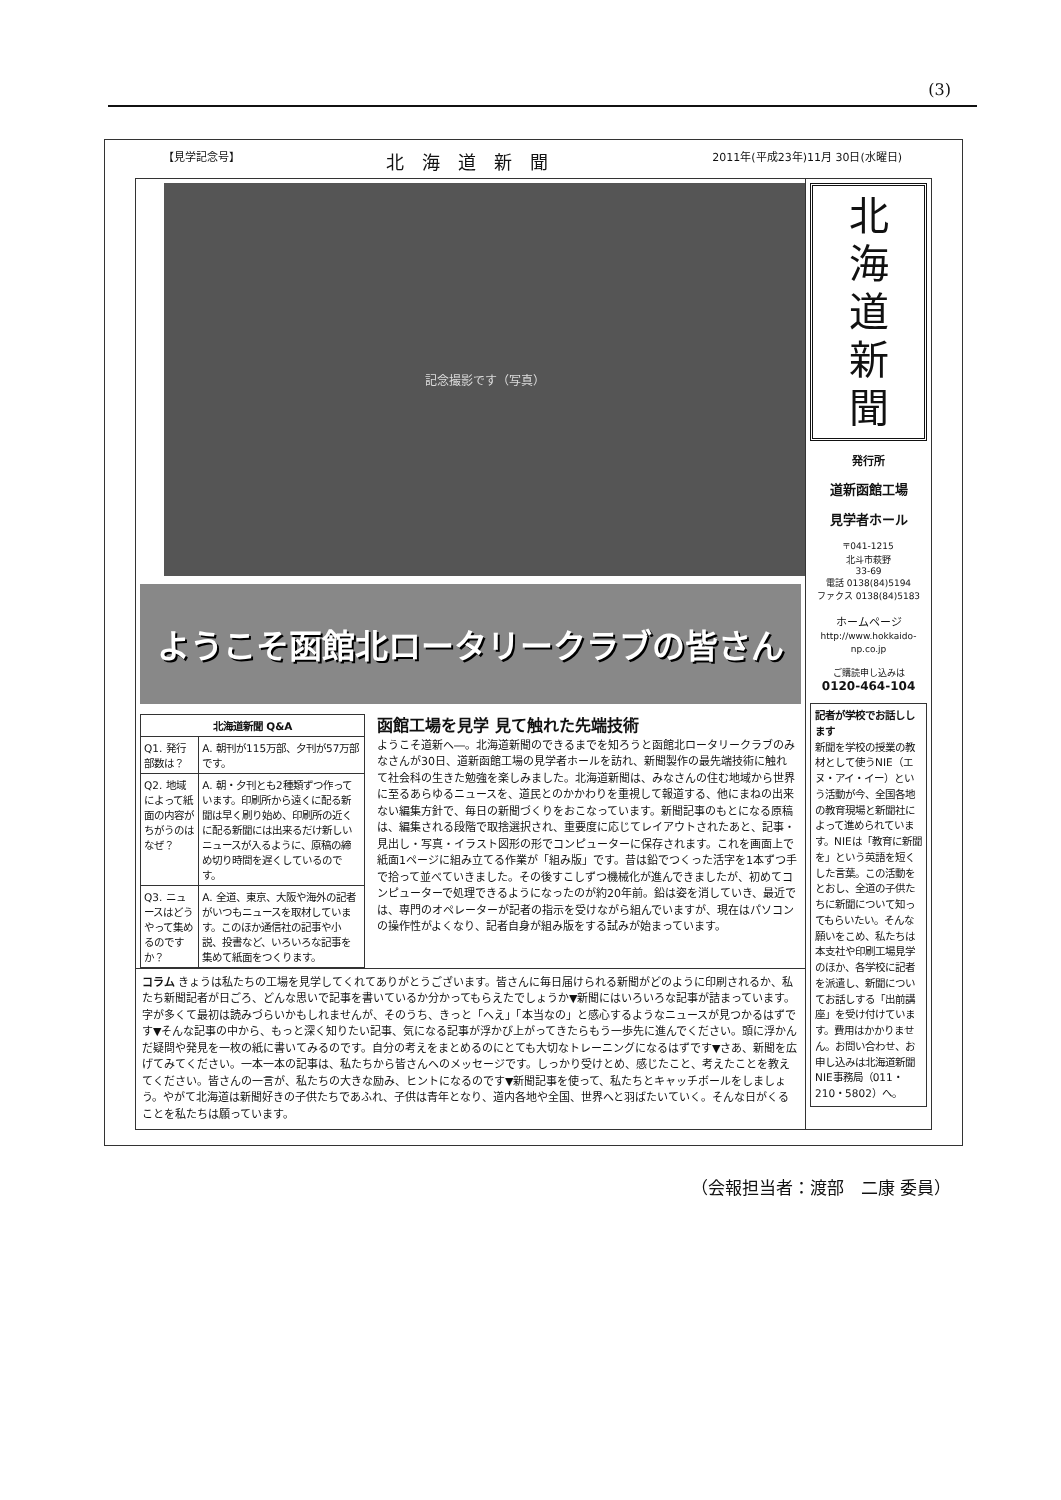(3)
【見学記念号】 北海道新聞 2011年(平成23年)11月 30日(水曜日)
記念撮影です（写真）
ようこそ函館北ロータリークラブの皆さん
| 北海道新聞 Q&A | |
| --- | --- |
| Q1. 発行部数は？ | A. 朝刊が115万部、夕刊が57万部です。 |
| Q2. 地域によって紙面の内容がちがうのはなぜ？ | A. 朝・夕刊とも2種類ずつ作っています。印刷所から遠くに配る新聞は早く刷り始め、印刷所の近くに配る新聞には出来るだけ新しいニュースが入るように、原稿の締め切り時間を遅くしているのです。 |
| Q3. ニュースはどうやって集めるのですか？ | A. 全道、東京、大阪や海外の記者がいつもニュースを取材しています。このほか通信社の記事や小説、投書など、いろいろな記事を集めて紙面をつくります。 |
函館工場を見学 見て触れた先端技術
ようこそ道新へ―。北海道新聞のできるまでを知ろうと函館北ロータリークラブのみなさんが30日、道新函館工場の見学者ホールを訪れ、新聞製作の最先端技術に触れて社会科の生きた勉強を楽しみました。北海道新聞は、みなさんの住む地域から世界に至るあらゆるニュースを、道民とのかかわりを重視して報道する、他にまねの出来ない編集方針で、毎日の新聞づくりをおこなっています。新聞記事のもとになる原稿は、編集される段階で取捨選択され、重要度に応じてレイアウトされたあと、記事・見出し・写真・イラスト図形の形でコンピューターに保存されます。これを画面上で紙面1ページに組み立てる作業が「組み版」です。昔は鉛でつくった活字を1本ずつ手で拾って並べていきました。その後すこしずつ機械化が進んできましたが、初めてコンピューターで処理できるようになったのが約20年前。鉛は姿を消していき、最近では、専門のオペレーターが記者の指示を受けながら組んでいますが、現在はパソコンの操作性がよくなり、記者自身が組み版をする試みが始まっています。
コラム きょうは私たちの工場を見学してくれてありがとうございます。皆さんに毎日届けられる新聞がどのように印刷されるか、私たち新聞記者が日ごろ、どんな思いで記事を書いているか分かってもらえたでしょうか▼新聞にはいろいろな記事が詰まっています。字が多くて最初は読みづらいかもしれませんが、そのうち、きっと「へえ」「本当なの」と感心するようなニュースが見つかるはずです▼そんな記事の中から、もっと深く知りたい記事、気になる記事が浮かび上がってきたらもう一歩先に進んでください。頭に浮かんだ疑問や発見を一枚の紙に書いてみるのです。自分の考えをまとめるのにとても大切なトレーニングになるはずです▼さあ、新聞を広げてみてください。一本一本の記事は、私たちから皆さんへのメッセージです。しっかり受けとめ、感じたこと、考えたことを教えてください。皆さんの一言が、私たちの大きな励み、ヒントになるのです▼新聞記事を使って、私たちとキャッチボールをしましょう。やがて北海道は新聞好きの子供たちであふれ、子供は青年となり、道内各地や全国、世界へと羽ばたいていく。そんな日がくることを私たちは願っています。
北
海
道
新
聞
発行所
道新函館工場
見学者ホール
〒041-1215
北斗市萩野
33-69
電話 0138(84)5194
ファクス 0138(84)5183
ホームページ
http://www.hokkaido-np.co.jp
ご購読申し込みは
0120-464-104
記者が学校でお話しします
新聞を学校の授業の教材として使うNIE（エヌ・アイ・イー）という活動が今、全国各地の教育現場と新聞社によって進められています。NIEは「教育に新聞を」という英語を短くした言葉。この活動をとおし、全道の子供たちに新聞について知ってもらいたい。そんな願いをこめ、私たちは本支社や印刷工場見学のほか、各学校に記者を派遣し、新聞についてお話しする「出前講座」を受け付けています。費用はかかりません。お問い合わせ、お申し込みは北海道新聞NIE事務局（011・210・5802）へ。
（会報担当者：渡部　二康 委員）